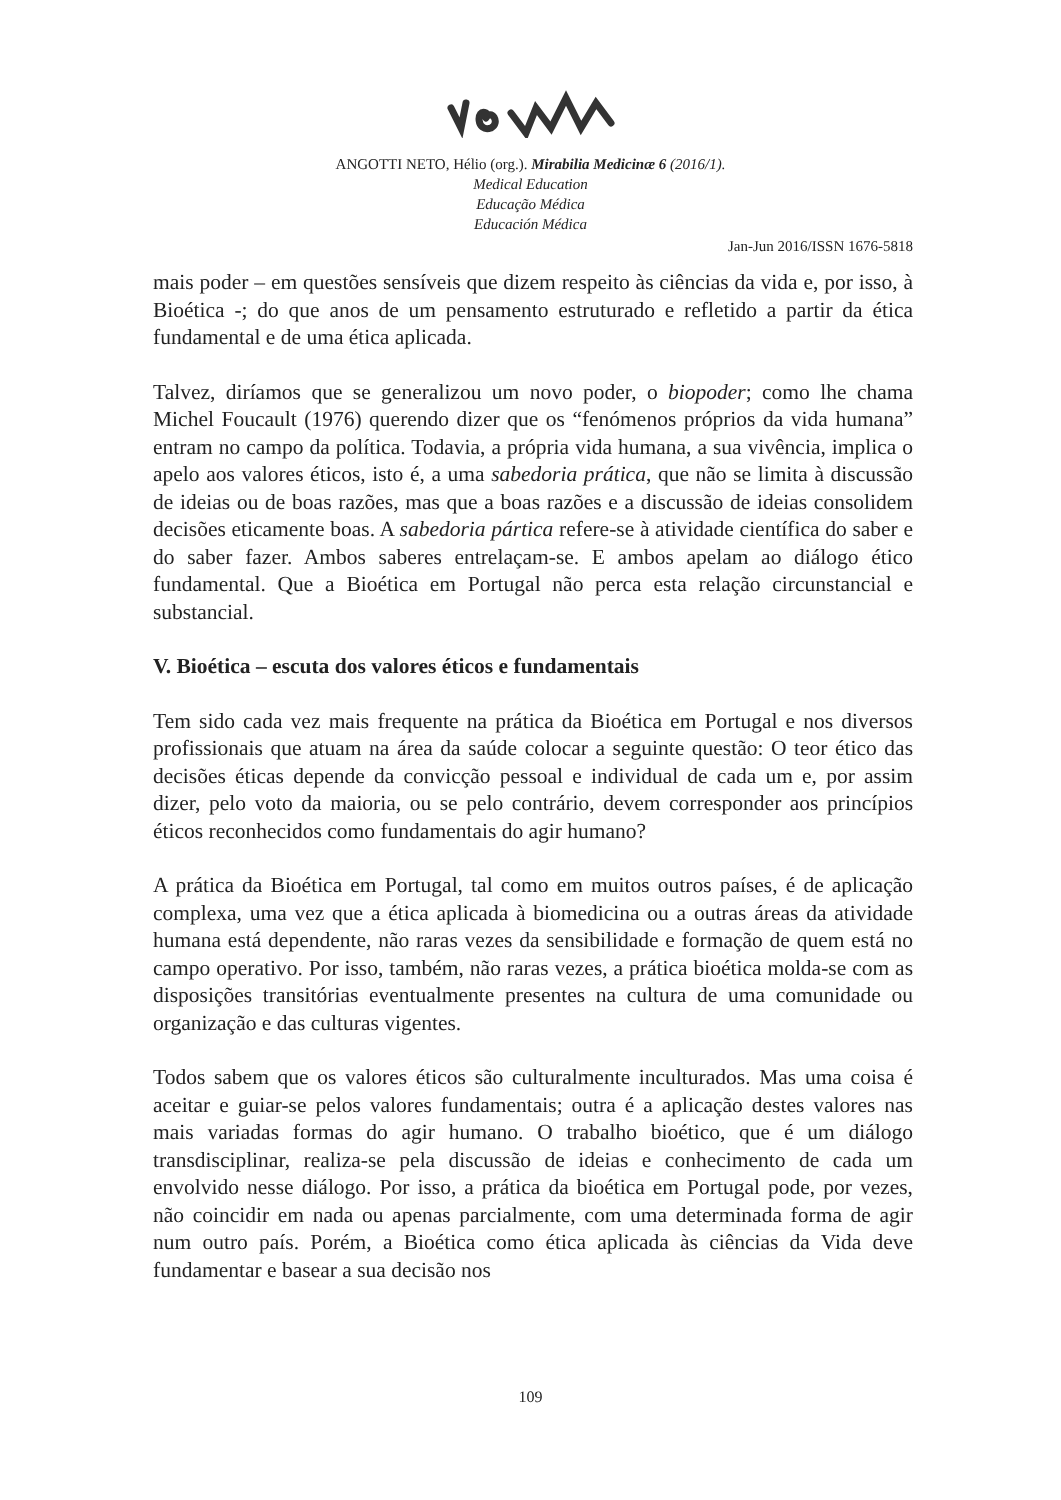ANGOTTI NETO, Hélio (org.). Mirabilia Medicinæ 6 (2016/1).
Medical Education
Educação Médica
Educación Médica
Jan-Jun 2016/ISSN 1676-5818
mais poder – em questões sensíveis que dizem respeito às ciências da vida e, por isso, à Bioética -; do que anos de um pensamento estruturado e refletido a partir da ética fundamental e de uma ética aplicada.
Talvez, diríamos que se generalizou um novo poder, o biopoder; como lhe chama Michel Foucault (1976) querendo dizer que os “fenómenos próprios da vida humana” entram no campo da política. Todavia, a própria vida humana, a sua vivência, implica o apelo aos valores éticos, isto é, a uma sabedoria prática, que não se limita à discussão de ideias ou de boas razões, mas que a boas razões e a discussão de ideias consolidem decisões eticamente boas. A sabedoria pártica refere-se à atividade científica do saber e do saber fazer. Ambos saberes entrelaçam-se. E ambos apelam ao diálogo ético fundamental. Que a Bioética em Portugal não perca esta relação circunstancial e substancial.
V. Bioética – escuta dos valores éticos e fundamentais
Tem sido cada vez mais frequente na prática da Bioética em Portugal e nos diversos profissionais que atuam na área da saúde colocar a seguinte questão: O teor ético das decisões éticas depende da convicção pessoal e individual de cada um e, por assim dizer, pelo voto da maioria, ou se pelo contrário, devem corresponder aos princípios éticos reconhecidos como fundamentais do agir humano?
A prática da Bioética em Portugal, tal como em muitos outros países, é de aplicação complexa, uma vez que a ética aplicada à biomedicina ou a outras áreas da atividade humana está dependente, não raras vezes da sensibilidade e formação de quem está no campo operativo. Por isso, também, não raras vezes, a prática bioética molda-se com as disposições transitórias eventualmente presentes na cultura de uma comunidade ou organização e das culturas vigentes.
Todos sabem que os valores éticos são culturalmente inculturados. Mas uma coisa é aceitar e guiar-se pelos valores fundamentais; outra é a aplicação destes valores nas mais variadas formas do agir humano. O trabalho bioético, que é um diálogo transdisciplinar, realiza-se pela discussão de ideias e conhecimento de cada um envolvido nesse diálogo. Por isso, a prática da bioética em Portugal pode, por vezes, não coincidir em nada ou apenas parcialmente, com uma determinada forma de agir num outro país. Porém, a Bioética como ética aplicada às ciências da Vida deve fundamentar e basear a sua decisão nos
109